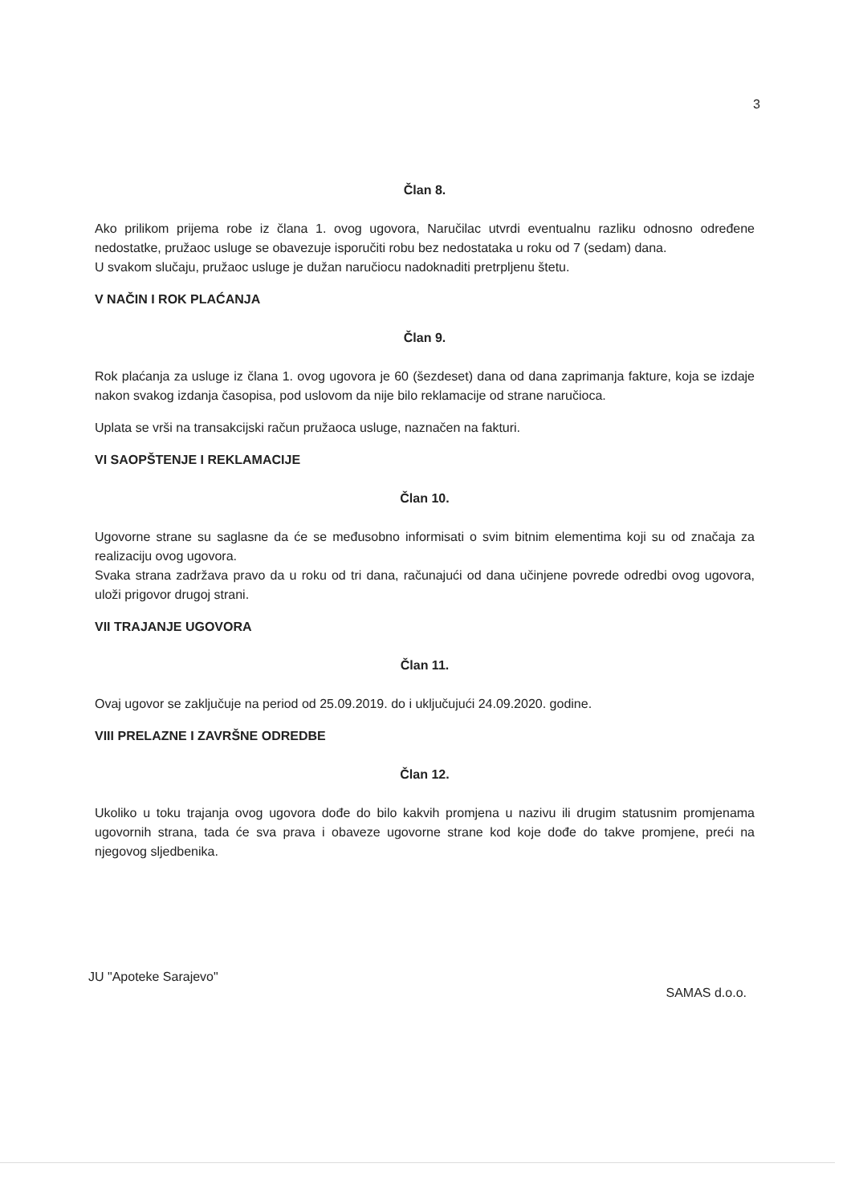3
Član 8.
Ako prilikom prijema robe iz člana 1. ovog ugovora, Naručilac utvrdi eventualnu razliku odnosno određene nedostatke, pružaoc usluge se obavezuje isporučiti robu bez nedostataka u roku od 7 (sedam) dana.
U svakom slučaju, pružaoc usluge je dužan naručiocu nadoknaditi pretrpljenu štetu.
V NAČIN I ROK PLAĆANJA
Član 9.
Rok plaćanja za usluge iz člana 1. ovog ugovora je 60 (šezdeset) dana od dana zaprimanja fakture, koja se izdaje nakon svakog izdanja časopisa, pod uslovom da nije bilo reklamacije od strane naručioca.
Uplata se vrši na transakcijski račun pružaoca usluge, naznačen na fakturi.
VI SAOPŠTENJE I REKLAMACIJE
Član 10.
Ugovorne strane su saglasne da će se međusobno informisati o svim bitnim elementima koji su od značaja za realizaciju ovog ugovora.
Svaka strana zadržava pravo da u roku od tri dana, računajući od dana učinjene povrede odredbi ovog ugovora, uloži prigovor drugoj strani.
VII TRAJANJE UGOVORA
Član 11.
Ovaj ugovor se zaključuje na period od 25.09.2019. do i uključujući 24.09.2020. godine.
VIII PRELAZNE I ZAVRŠNE ODREDBE
Član 12.
Ukoliko u toku trajanja ovog ugovora dođe do bilo kakvih promjena u nazivu ili drugim statusnim promjenama ugovornih strana, tada će sva prava i obaveze ugovorne strane kod koje dođe do takve promjene, preći na njegovog sljedbenika.
JU "Apoteke Sarajevo" SAMAS d.o.o.